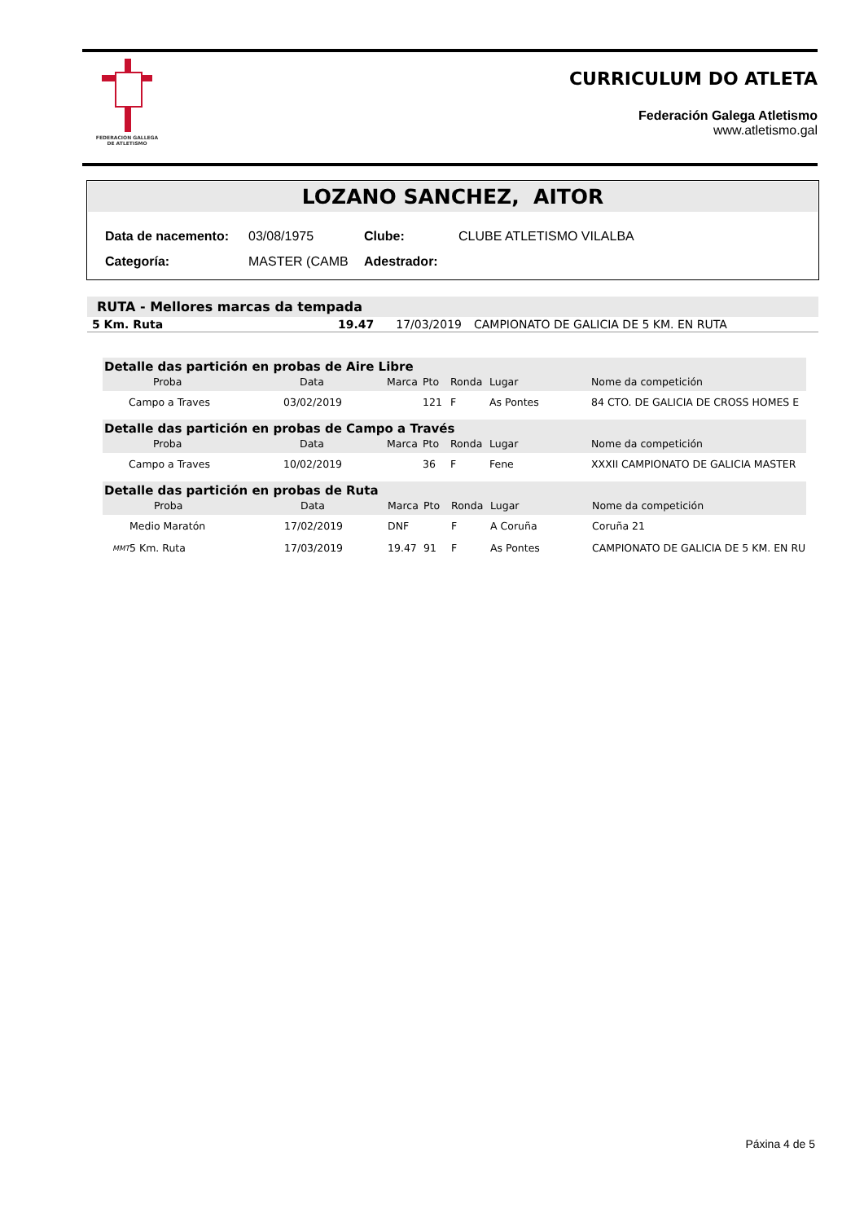FEDERACION GALLEGA
DE ATLETISMO
CURRICULUM DO ATLETA
Federación Galega Atletismo
www.atletismo.gal
LOZANO SANCHEZ, AITOR
| Data de nacemento: | 03/08/1975 | Clube: | CLUBE ATLETISMO VILALBA |
| Categoría: | MASTER (CAMB | Adestrador: | |
RUTA - Mellores marcas da tempada
| 5 Km. Ruta | 19.47 | 17/03/2019 | CAMPIONATO DE GALICIA DE 5 KM. EN RUTA |
| Detalle das partición en probas de Aire Libre | | | | | | | |
| --- | --- | --- | --- | --- | --- | --- | --- |
| | Proba | Data | Marca | Pto | Ronda | Lugar | Nome da competición |
| | Campo a Traves | 03/02/2019 | | 121 | F | As Pontes | 84 CTO. DE GALICIA DE CROSS HOMES E |
| Detalle das partición en probas de Campo a Través | | | | | | | |
| --- | --- | --- | --- | --- | --- | --- | --- |
| | Proba | Data | Marca | Pto | Ronda | Lugar | Nome da competición |
| | Campo a Traves | 10/02/2019 | | 36 | F | Fene | XXXII CAMPIONATO DE GALICIA MASTER |
| Detalle das partición en probas de Ruta | | | | | | | |
| --- | --- | --- | --- | --- | --- | --- | --- |
| | Proba | Data | Marca | Pto | Ronda | Lugar | Nome da competición |
| | Medio Maratón | 17/02/2019 | DNF | | F | A Coruña | Coruña 21 |
| MMT | 5 Km. Ruta | 17/03/2019 | 19.47 | 91 | F | As Pontes | CAMPIONATO DE GALICIA DE 5 KM. EN RU |
Páxina 4 de 5